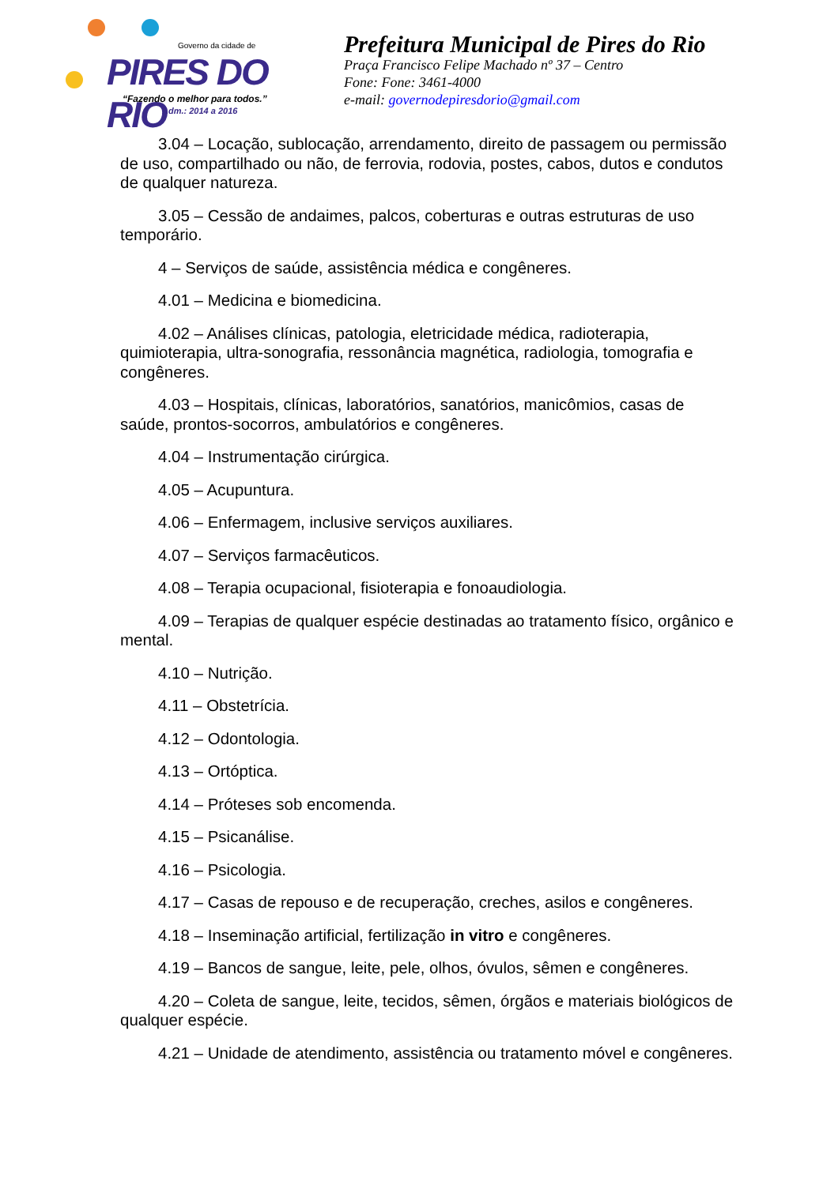Governo da cidade de
PIRES DO RIO
“Fazendo o melhor para todos.”
Adm.: 2014 a 2016
Prefeitura Municipal de Pires do Rio
Praça Francisco Felipe Machado nº 37 – Centro
Fone: Fone: 3461-4000
e-mail: governodepiresdorio@gmail.com
3.04 – Locação, sublocação, arrendamento, direito de passagem ou permissão de uso, compartilhado ou não, de ferrovia, rodovia, postes, cabos, dutos e condutos de qualquer natureza.
3.05 – Cessão de andaimes, palcos, coberturas e outras estruturas de uso temporário.
4 – Serviços de saúde, assistência médica e congêneres.
4.01 – Medicina e biomedicina.
4.02 – Análises clínicas, patologia, eletricidade médica, radioterapia, quimioterapia, ultra-sonografia, ressonância magnética, radiologia, tomografia e congêneres.
4.03 – Hospitais, clínicas, laboratórios, sanatórios, manicômios, casas de saúde, prontos-socorros, ambulatórios e congêneres.
4.04 – Instrumentação cirúrgica.
4.05 – Acupuntura.
4.06 – Enfermagem, inclusive serviços auxiliares.
4.07 – Serviços farmacêuticos.
4.08 – Terapia ocupacional, fisioterapia e fonoaudiologia.
4.09 – Terapias de qualquer espécie destinadas ao tratamento físico, orgânico e mental.
4.10 – Nutrição.
4.11 – Obstetrícia.
4.12 – Odontologia.
4.13 – Ortóptica.
4.14 – Próteses sob encomenda.
4.15 – Psicanálise.
4.16 – Psicologia.
4.17 – Casas de repouso e de recuperação, creches, asilos e congêneres.
4.18 – Inseminação artificial, fertilização in vitro e congêneres.
4.19 – Bancos de sangue, leite, pele, olhos, óvulos, sêmen e congêneres.
4.20 – Coleta de sangue, leite, tecidos, sêmen, órgãos e materiais biológicos de qualquer espécie.
4.21 – Unidade de atendimento, assistência ou tratamento móvel e congêneres.